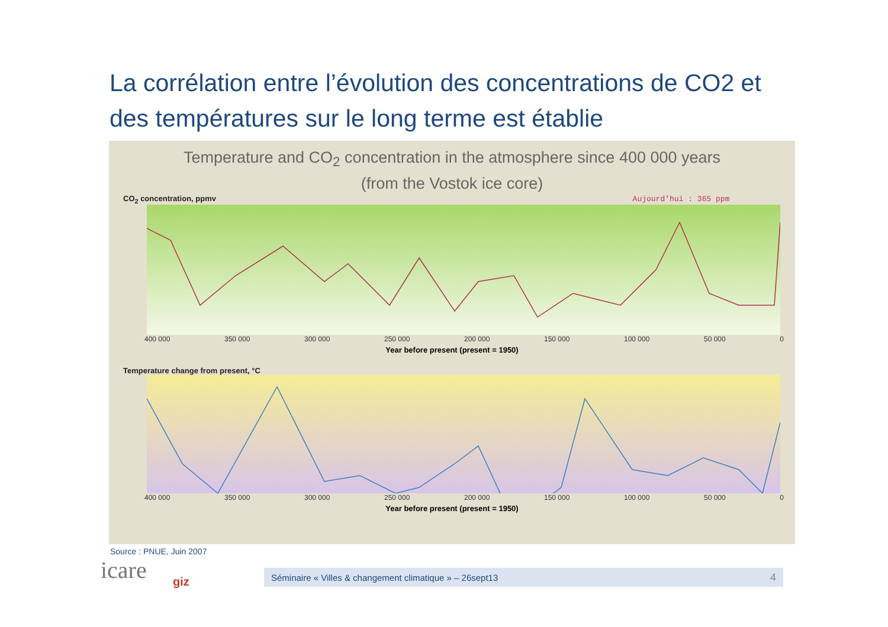La corrélation entre l’évolution des concentrations de CO2 et des températures sur le long terme est établie
Temperature and CO<sub>2</sub> concentration in the atmosphere since 400 000 years
(from the Vostok ice core)
CO<sub>2</sub> concentration, ppmv Aujourd'hui : 365 ppm
400 000 350 000 300 000 250 000 200 000 150 000 100 000 50 000 0
Year before present (present = 1950)
Temperature change from present, °C
400 000 350 000 300 000 250 000 200 000 150 000 100 000 50 000 0
Year before present (present = 1950)
Source : PNUE, Juin 2007
icare giz
Séminaire « Villes & changement climatique » – 26sept13 4